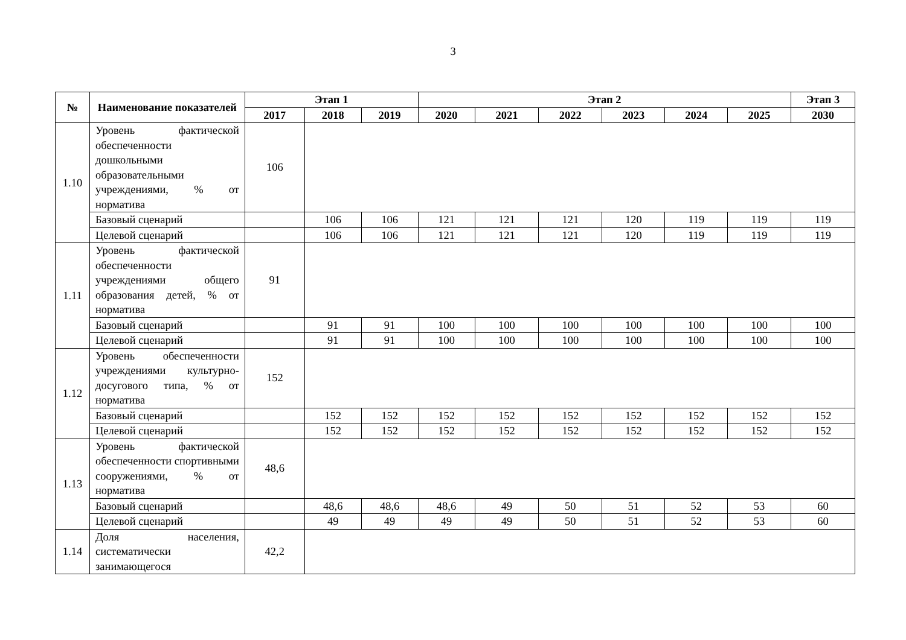3
| № | Наименование показателей | Этап 1 | | | Этап 2 | | | | | | Этап 3 |
| --- | --- | --- | --- | --- | --- | --- | --- | --- | --- | --- | --- |
| | | 2017 | 2018 | 2019 | 2020 | 2021 | 2022 | 2023 | 2024 | 2025 | 2030 |
| 1.10 | Уровень фактической обеспеченности дошкольными образовательными учреждениями, % от норматива | 106 | | | | | | | | | |
| | Базовый сценарий | | 106 | 106 | 121 | 121 | 121 | 120 | 119 | 119 | 119 |
| | Целевой сценарий | | 106 | 106 | 121 | 121 | 121 | 120 | 119 | 119 | 119 |
| 1.11 | Уровень фактической обеспеченности учреждениями общего образования детей, % от норматива | 91 | | | | | | | | | |
| | Базовый сценарий | | 91 | 91 | 100 | 100 | 100 | 100 | 100 | 100 | 100 |
| | Целевой сценарий | | 91 | 91 | 100 | 100 | 100 | 100 | 100 | 100 | 100 |
| 1.12 | Уровень обеспеченности учреждениями культурно-досугового типа, % от норматива | 152 | | | | | | | | | |
| | Базовый сценарий | | 152 | 152 | 152 | 152 | 152 | 152 | 152 | 152 | 152 |
| | Целевой сценарий | | 152 | 152 | 152 | 152 | 152 | 152 | 152 | 152 | 152 |
| 1.13 | Уровень фактической обеспеченности спортивными сооружениями, % от норматива | 48,6 | | | | | | | | | |
| | Базовый сценарий | | 48,6 | 48,6 | 48,6 | 49 | 50 | 51 | 52 | 53 | 60 |
| | Целевой сценарий | | 49 | 49 | 49 | 49 | 50 | 51 | 52 | 53 | 60 |
| 1.14 | Доля населения, систематически занимающегося | 42,2 | | | | | | | | | |